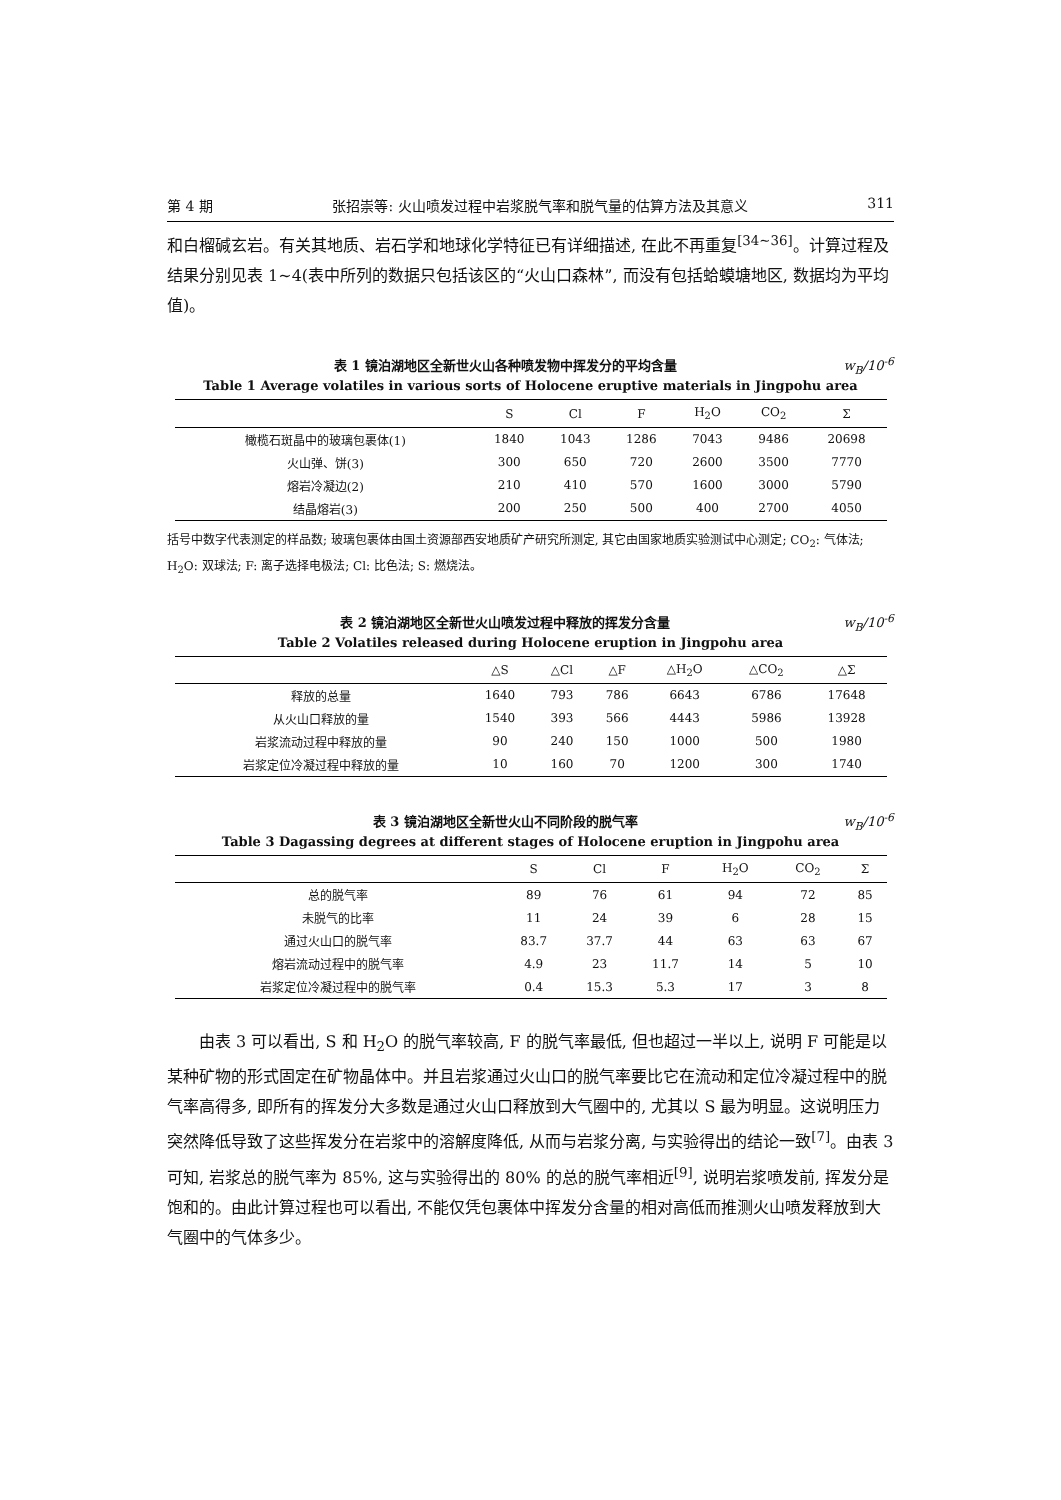第 4 期 张招崇等: 火山喷发过程中岩浆脱气率和脱气量的估算方法及其意义 311
和白榴碱玄岩。有关其地质、岩石学和地球化学特征已有详细描述, 在此不再重复<sup>[34~36]</sup>。计算过程及结果分别见表 1~4(表中所列的数据只包括该区的“火山口森林”, 而没有包括蛤蟆塘地区, 数据均为平均值)。
表 1 镜泊湖地区全新世火山各种喷发物中挥发分的平均含量 w<sub>B</sub>/10<sup>-6</sup>
Table 1 Average volatiles in various sorts of Holocene eruptive materials in Jingpohu area
| | S | Cl | F | H<sub>2</sub>O | CO<sub>2</sub> | Σ |
| --- | --- | --- | --- | --- | --- | --- |
| 橄榄石斑晶中的玻璃包裹体(1) | 1840 | 1043 | 1286 | 7043 | 9486 | 20698 |
| 火山弹、饼(3) | 300 | 650 | 720 | 2600 | 3500 | 7770 |
| 熔岩冷凝边(2) | 210 | 410 | 570 | 1600 | 3000 | 5790 |
| 结晶熔岩(3) | 200 | 250 | 500 | 400 | 2700 | 4050 |
括号中数字代表测定的样品数; 玻璃包裹体由国土资源部西安地质矿产研究所测定, 其它由国家地质实验测试中心测定; CO<sub>2</sub>: 气体法; H<sub>2</sub>O: 双球法; F: 离子选择电极法; Cl: 比色法; S: 燃烧法。
表 2 镜泊湖地区全新世火山喷发过程中释放的挥发分含量 w<sub>B</sub>/10<sup>-6</sup>
Table 2 Volatiles released during Holocene eruption in Jingpohu area
| | △S | △Cl | △F | △H<sub>2</sub>O | △CO<sub>2</sub> | △Σ |
| --- | --- | --- | --- | --- | --- | --- |
| 释放的总量 | 1640 | 793 | 786 | 6643 | 6786 | 17648 |
| 从火山口释放的量 | 1540 | 393 | 566 | 4443 | 5986 | 13928 |
| 岩浆流动过程中释放的量 | 90 | 240 | 150 | 1000 | 500 | 1980 |
| 岩浆定位冷凝过程中释放的量 | 10 | 160 | 70 | 1200 | 300 | 1740 |
表 3 镜泊湖地区全新世火山不同阶段的脱气率 w<sub>B</sub>/10<sup>-6</sup>
Table 3 Dagassing degrees at different stages of Holocene eruption in Jingpohu area
| | S | Cl | F | H<sub>2</sub>O | CO<sub>2</sub> | Σ |
| --- | --- | --- | --- | --- | --- | --- |
| 总的脱气率 | 89 | 76 | 61 | 94 | 72 | 85 |
| 未脱气的比率 | 11 | 24 | 39 | 6 | 28 | 15 |
| 通过火山口的脱气率 | 83.7 | 37.7 | 44 | 63 | 63 | 67 |
| 熔岩流动过程中的脱气率 | 4.9 | 23 | 11.7 | 14 | 5 | 10 |
| 岩浆定位冷凝过程中的脱气率 | 0.4 | 15.3 | 5.3 | 17 | 3 | 8 |
由表 3 可以看出, S 和 H<sub>2</sub>O 的脱气率较高, F 的脱气率最低, 但也超过一半以上, 说明 F 可能是以某种矿物的形式固定在矿物晶体中。并且岩浆通过火山口的脱气率要比它在流动和定位冷凝过程中的脱气率高得多, 即所有的挥发分大多数是通过火山口释放到大气圈中的, 尤其以 S 最为明显。这说明压力突然降低导致了这些挥发分在岩浆中的溶解度降低, 从而与岩浆分离, 与实验得出的结论一致<sup>[7]</sup>。由表 3 可知, 岩浆总的脱气率为 85%, 这与实验得出的 80% 的总的脱气率相近<sup>[9]</sup>, 说明岩浆喷发前, 挥发分是饱和的。由此计算过程也可以看出, 不能仅凭包裹体中挥发分含量的相对高低而推测火山喷发释放到大气圈中的气体多少。